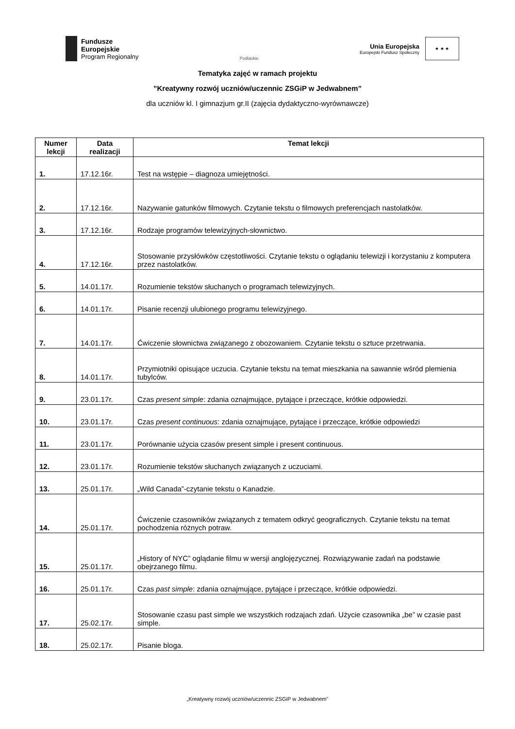Fundusze
Europejskie
Program Regionalny
Podlaskie
Unia Europejska
Europejski Fundusz Społeczny
★ ★ ★
Tematyka zajęć w ramach projektu
”Kreatywny rozwój uczniów/uczennic ZSGiP w Jedwabnem”
dla uczniów kl. I gimnazjum gr.II (zajęcia dydaktyczno-wyrównawcze)
| Numer lekcji | Data realizacji | Temat lekcji |
| --- | --- | --- |
| 1. | 17.12.16r. | Test na wstępie – diagnoza umiejętności. |
| 2. | 17.12.16r. | Nazywanie gatunków filmowych. Czytanie tekstu o filmowych preferencjach nastolatków. |
| 3. | 17.12.16r. | Rodzaje programów telewizyjnych-słownictwo. |
| 4. | 17.12.16r. | Stosowanie przysłówków częstotliwości. Czytanie tekstu o oglądaniu telewizji i korzystaniu z komputera przez nastolatków. |
| 5. | 14.01.17r. | Rozumienie tekstów słuchanych o programach telewizyjnych. |
| 6. | 14.01.17r. | Pisanie recenzji ulubionego programu telewizyjnego. |
| 7. | 14.01.17r. | Ćwiczenie słownictwa związanego z obozowaniem. Czytanie tekstu o sztuce przetrwania. |
| 8. | 14.01.17r. | Przymiotniki opisujące uczucia. Czytanie tekstu na temat mieszkania na sawannie wśród plemienia tubylców. |
| 9. | 23.01.17r. | Czas present simple : zdania oznajmujące, pytające i przeczące, krótkie odpowiedzi. |
| 10. | 23.01.17r. | Czas present continuous : zdania oznajmujące, pytające i przeczące, krótkie odpowiedzi |
| 11. | 23.01.17r. | Porównanie użycia czasów present simple i present continuous. |
| 12. | 23.01.17r. | Rozumienie tekstów słuchanych związanych z uczuciami. |
| 13. | 25.01.17r. | „Wild Canada”-czytanie tekstu o Kanadzie. |
| 14. | 25.01.17r. | Ćwiczenie czasowników związanych z tematem odkryć geograficznych. Czytanie tekstu na temat pochodzenia różnych potraw. |
| 15. | 25.01.17r. | „History of NYC” oglądanie filmu w wersji anglojęzycznej. Rozwiązywanie zadań na podstawie obejrzanego filmu. |
| 16. | 25.01.17r. | Czas past simple : zdania oznajmujące, pytające i przeczące, krótkie odpowiedzi. |
| 17. | 25.02.17r. | Stosowanie czasu past simple we wszystkich rodzajach zdań. Użycie czasownika „be” w czasie past simple. |
| 18. | 25.02.17r. | Pisanie bloga. |
„Kreatywny rozwój uczniów/uczennic ZSGiP w Jedwabnem”